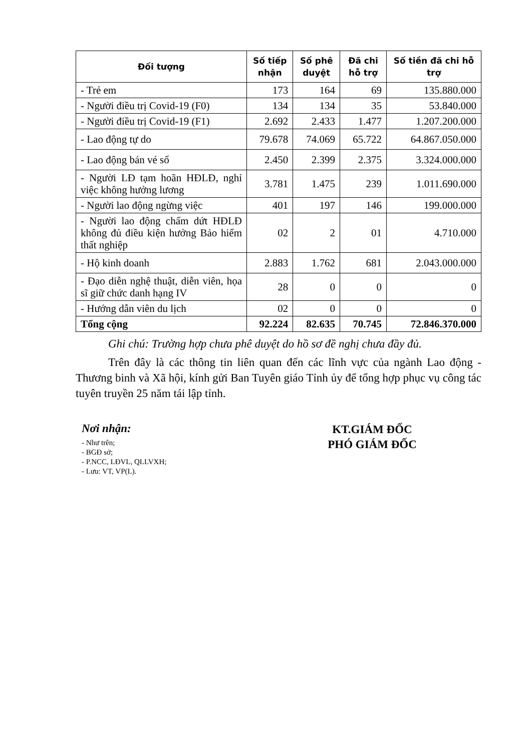| Đối tượng | Số tiếp nhận | Số phê duyệt | Đã chi hỗ trợ | Số tiền đã chi hỗ trợ |
| --- | --- | --- | --- | --- |
| - Trẻ em | 173 | 164 | 69 | 135.880.000 |
| - Người điều trị Covid-19 (F0) | 134 | 134 | 35 | 53.840.000 |
| - Người điều trị Covid-19 (F1) | 2.692 | 2.433 | 1.477 | 1.207.200.000 |
| - Lao động tự do | 79.678 | 74.069 | 65.722 | 64.867.050.000 |
| - Lao động bán vé số | 2.450 | 2.399 | 2.375 | 3.324.000.000 |
| - Người LĐ tạm hoãn HĐLĐ, nghỉ việc không hưởng lương | 3.781 | 1.475 | 239 | 1.011.690.000 |
| - Người lao động ngừng việc | 401 | 197 | 146 | 199.000.000 |
| - Người lao động chấm dứt HĐLĐ không đủ điều kiện hưởng Bảo hiểm thất nghiệp | 02 | 2 | 01 | 4.710.000 |
| - Hộ kinh doanh | 2.883 | 1.762 | 681 | 2.043.000.000 |
| - Đạo diễn nghệ thuật, diễn viên, họa sĩ giữ chức danh hạng IV | 28 | 0 | 0 | 0 |
| - Hướng dẫn viên du lịch | 02 | 0 | 0 | 0 |
| Tổng cộng | 92.224 | 82.635 | 70.745 | 72.846.370.000 |
Ghi chú: Trường hợp chưa phê duyệt do hồ sơ đề nghị chưa đầy đủ.
Trên đây là các thông tin liên quan đến các lĩnh vực của ngành Lao động - Thương binh và Xã hội, kính gửi Ban Tuyên giáo Tỉnh ủy để tổng hợp phục vụ công tác tuyên truyền 25 năm tái lập tỉnh.
Nơi nhận:
- Như trên;
- BGĐ sở;
- P.NCC, LĐVL, QLLVXH;
- Lưu: VT, VP(L).
KT.GIÁM ĐỐC
PHÓ GIÁM ĐỐC